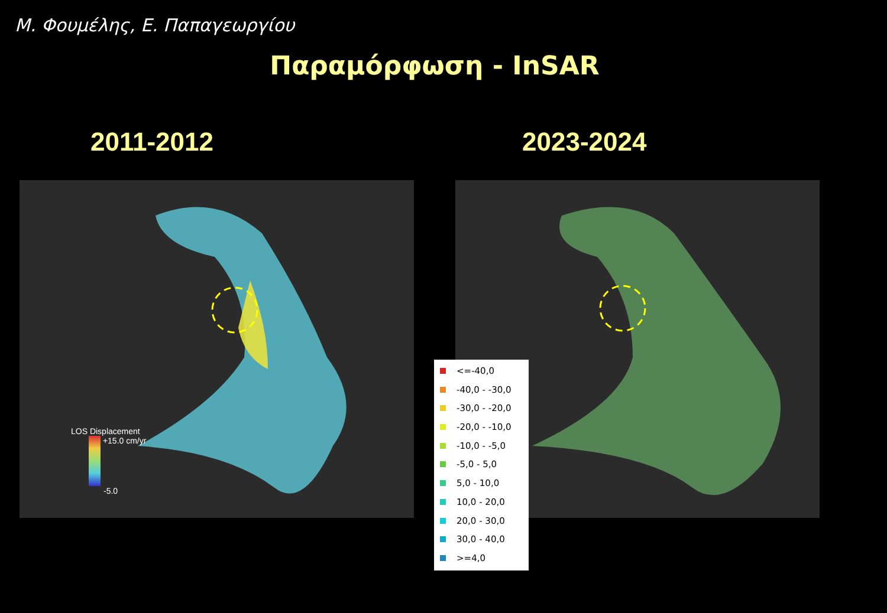Μ. Φουμέλης, Ε. Παπαγεωργίου
Παραμόρφωση - InSAR
2011-2012 2023-2024
LOS Displacement
+15.0 cm/yr
-5.0
<=-40,0
-40,0 - -30,0
-30,0 - -20,0
-20,0 - -10,0
-10,0 - -5,0
-5,0 - 5,0
5,0 - 10,0
10,0 - 20,0
20,0 - 30,0
30,0 - 40,0
>=4,0